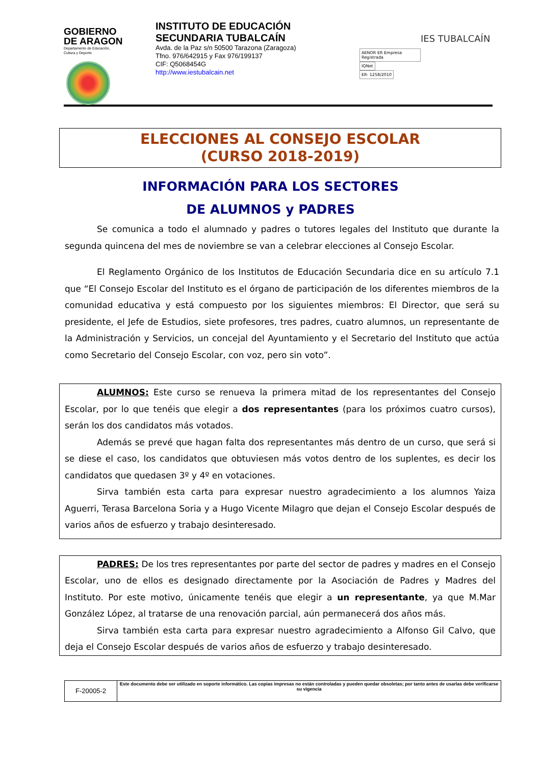GOBIERNO
DE ARAGON
Departamento de Educación,
Cultura y Deporte
INSTITUTO DE EDUCACIÓN SECUNDARIA TUBALCAÍN
Avda. de la Paz s/n 50500 Tarazona (Zaragoza)
Tfno. 976/642915 y Fax 976/199137
CIF: Q5068454G
http://www.iestubalcain.net
AENOR ER Empresa Registrada IQNet
ER- 1258/2010
IES TUBALCAÍN
ELECCIONES AL CONSEJO ESCOLAR
(CURSO 2018-2019)
INFORMACIÓN PARA LOS SECTORES
DE ALUMNOS y PADRES
Se comunica a todo el alumnado y padres o tutores legales del Instituto que durante la segunda quincena del mes de noviembre se van a celebrar elecciones al Consejo Escolar.
El Reglamento Orgánico de los Institutos de Educación Secundaria dice en su artículo 7.1 que “El Consejo Escolar del Instituto es el órgano de participación de los diferentes miembros de la comunidad educativa y está compuesto por los siguientes miembros: El Director, que será su presidente, el Jefe de Estudios, siete profesores, tres padres, cuatro alumnos, un representante de la Administración y Servicios, un concejal del Ayuntamiento y el Secretario del Instituto que actúa como Secretario del Consejo Escolar, con voz, pero sin voto”.
ALUMNOS: Este curso se renueva la primera mitad de los representantes del Consejo Escolar, por lo que tenéis que elegir a dos representantes (para los próximos cuatro cursos), serán los dos candidatos más votados.
Además se prevé que hagan falta dos representantes más dentro de un curso, que será si se diese el caso, los candidatos que obtuviesen más votos dentro de los suplentes, es decir los candidatos que quedasen 3º y 4º en votaciones.
Sirva también esta carta para expresar nuestro agradecimiento a los alumnos Yaiza Aguerri, Terasa Barcelona Soria y a Hugo Vicente Milagro que dejan el Consejo Escolar después de varios años de esfuerzo y trabajo desinteresado.
PADRES: De los tres representantes por parte del sector de padres y madres en el Consejo Escolar, uno de ellos es designado directamente por la Asociación de Padres y Madres del Instituto. Por este motivo, únicamente tenéis que elegir a un representante, ya que M.Mar González López, al tratarse de una renovación parcial, aún permanecerá dos años más.
Sirva también esta carta para expresar nuestro agradecimiento a Alfonso Gil Calvo, que deja el Consejo Escolar después de varios años de esfuerzo y trabajo desinteresado.
| F-20005-2 | Este documento debe ser utilizado en soporte informático. Las copias impresas no están controladas y pueden quedar obsoletas; por tanto antes de usarlas debe verificarse su vigencia |